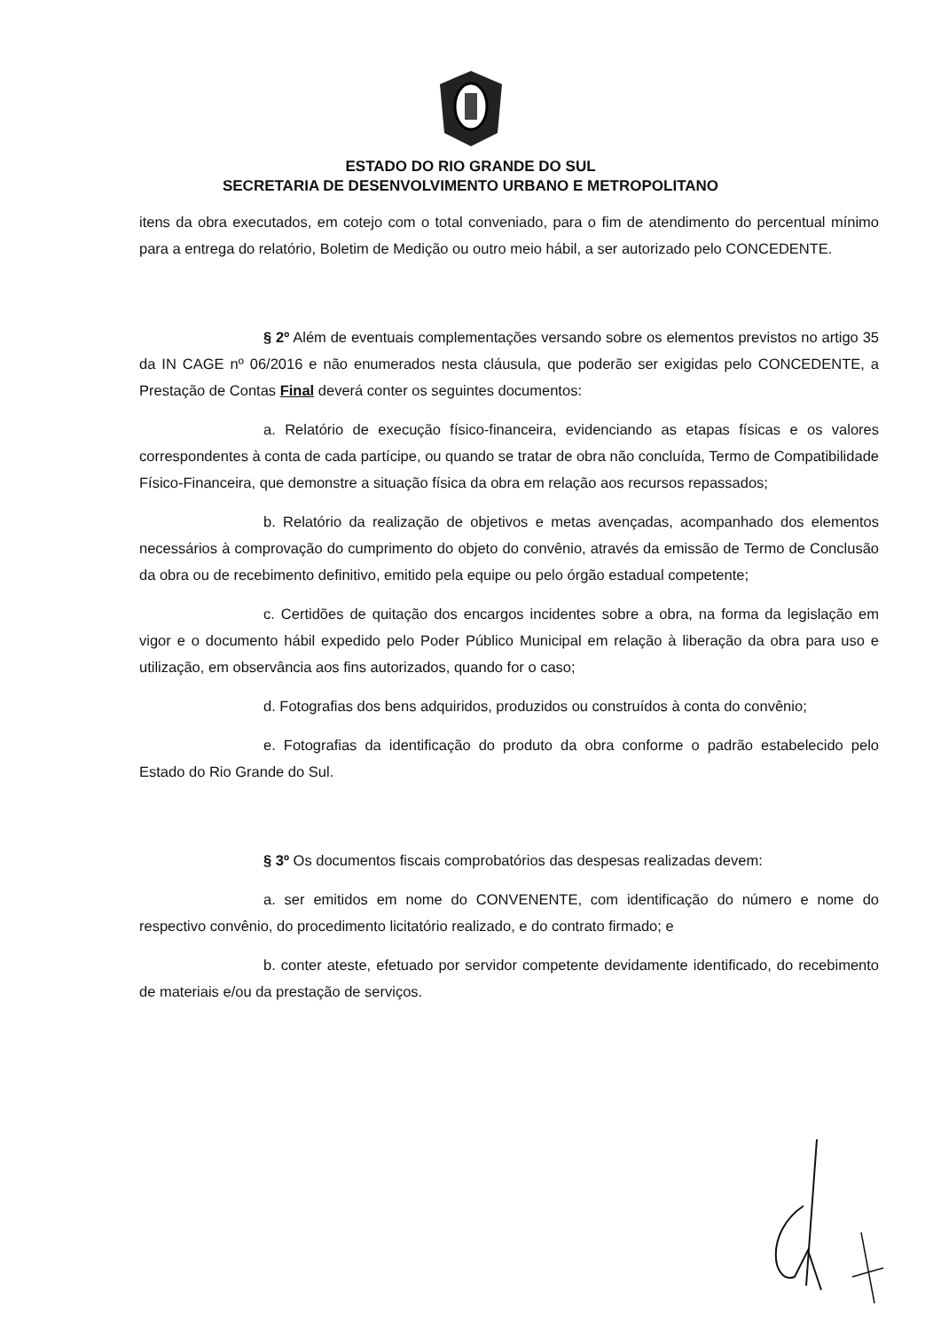ESTADO DO RIO GRANDE DO SUL
SECRETARIA DE DESENVOLVIMENTO URBANO E METROPOLITANO
itens da obra executados, em cotejo com o total conveniado, para o fim de atendimento do percentual mínimo para a entrega do relatório, Boletim de Medição ou outro meio hábil, a ser autorizado pelo CONCEDENTE.
§ 2º Além de eventuais complementações versando sobre os elementos previstos no artigo 35 da IN CAGE nº 06/2016 e não enumerados nesta cláusula, que poderão ser exigidas pelo CONCEDENTE, a Prestação de Contas Final deverá conter os seguintes documentos:
a. Relatório de execução físico-financeira, evidenciando as etapas físicas e os valores correspondentes à conta de cada partícipe, ou quando se tratar de obra não concluída, Termo de Compatibilidade Físico-Financeira, que demonstre a situação física da obra em relação aos recursos repassados;
b. Relatório da realização de objetivos e metas avençadas, acompanhado dos elementos necessários à comprovação do cumprimento do objeto do convênio, através da emissão de Termo de Conclusão da obra ou de recebimento definitivo, emitido pela equipe ou pelo órgão estadual competente;
c. Certidões de quitação dos encargos incidentes sobre a obra, na forma da legislação em vigor e o documento hábil expedido pelo Poder Público Municipal em relação à liberação da obra para uso e utilização, em observância aos fins autorizados, quando for o caso;
d. Fotografias dos bens adquiridos, produzidos ou construídos à conta do convênio;
e. Fotografias da identificação do produto da obra conforme o padrão estabelecido pelo Estado do Rio Grande do Sul.
§ 3º Os documentos fiscais comprobatórios das despesas realizadas devem:
a. ser emitidos em nome do CONVENENTE, com identificação do número e nome do respectivo convênio, do procedimento licitatório realizado, e do contrato firmado; e
b. conter ateste, efetuado por servidor competente devidamente identificado, do recebimento de materiais e/ou da prestação de serviços.